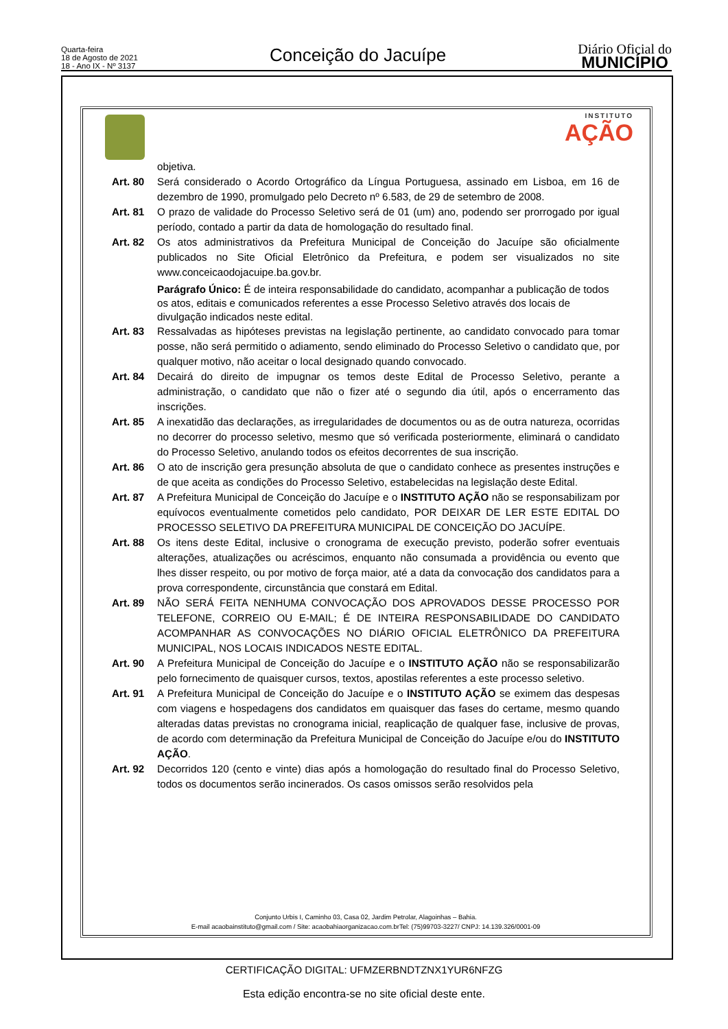Quarta-feira
18 de Agosto de 2021
18 - Ano IX - Nº 3137
Conceição do Jacuípe
Diário Oficial do
MUNICÍPIO
INSTITUTO
AÇÃO
objetiva.
Art. 80 Será considerado o Acordo Ortográfico da Língua Portuguesa, assinado em Lisboa, em 16 de dezembro de 1990, promulgado pelo Decreto nº 6.583, de 29 de setembro de 2008.
Art. 81 O prazo de validade do Processo Seletivo será de 01 (um) ano, podendo ser prorrogado por igual período, contado a partir da data de homologação do resultado final.
Art. 82 Os atos administrativos da Prefeitura Municipal de Conceição do Jacuípe são oficialmente publicados no Site Oficial Eletrônico da Prefeitura, e podem ser visualizados no site www.conceicaodojacuipe.ba.gov.br.
Parágrafo Único: É de inteira responsabilidade do candidato, acompanhar a publicação de todos os atos, editais e comunicados referentes a esse Processo Seletivo através dos locais de divulgação indicados neste edital.
Art. 83 Ressalvadas as hipóteses previstas na legislação pertinente, ao candidato convocado para tomar posse, não será permitido o adiamento, sendo eliminado do Processo Seletivo o candidato que, por qualquer motivo, não aceitar o local designado quando convocado.
Art. 84 Decairá do direito de impugnar os temos deste Edital de Processo Seletivo, perante a administração, o candidato que não o fizer até o segundo dia útil, após o encerramento das inscrições.
Art. 85 A inexatidão das declarações, as irregularidades de documentos ou as de outra natureza, ocorridas no decorrer do processo seletivo, mesmo que só verificada posteriormente, eliminará o candidato do Processo Seletivo, anulando todos os efeitos decorrentes de sua inscrição.
Art. 86 O ato de inscrição gera presunção absoluta de que o candidato conhece as presentes instruções e de que aceita as condições do Processo Seletivo, estabelecidas na legislação deste Edital.
Art. 87 A Prefeitura Municipal de Conceição do Jacuípe e o INSTITUTO AÇÃO não se responsabilizam por equívocos eventualmente cometidos pelo candidato, POR DEIXAR DE LER ESTE EDITAL DO PROCESSO SELETIVO DA PREFEITURA MUNICIPAL DE CONCEIÇÃO DO JACUÍPE.
Art. 88 Os itens deste Edital, inclusive o cronograma de execução previsto, poderão sofrer eventuais alterações, atualizações ou acréscimos, enquanto não consumada a providência ou evento que lhes disser respeito, ou por motivo de força maior, até a data da convocação dos candidatos para a prova correspondente, circunstância que constará em Edital.
Art. 89 NÃO SERÁ FEITA NENHUMA CONVOCAÇÃO DOS APROVADOS DESSE PROCESSO POR TELEFONE, CORREIO OU E-MAIL; É DE INTEIRA RESPONSABILIDADE DO CANDIDATO ACOMPANHAR AS CONVOCAÇÕES NO DIÁRIO OFICIAL ELETRÔNICO DA PREFEITURA MUNICIPAL, NOS LOCAIS INDICADOS NESTE EDITAL.
Art. 90 A Prefeitura Municipal de Conceição do Jacuípe e o INSTITUTO AÇÃO não se responsabilizarão pelo fornecimento de quaisquer cursos, textos, apostilas referentes a este processo seletivo.
Art. 91 A Prefeitura Municipal de Conceição do Jacuípe e o INSTITUTO AÇÃO se eximem das despesas com viagens e hospedagens dos candidatos em quaisquer das fases do certame, mesmo quando alteradas datas previstas no cronograma inicial, reaplicação de qualquer fase, inclusive de provas, de acordo com determinação da Prefeitura Municipal de Conceição do Jacuípe e/ou do INSTITUTO AÇÃO.
Art. 92 Decorridos 120 (cento e vinte) dias após a homologação do resultado final do Processo Seletivo, todos os documentos serão incinerados. Os casos omissos serão resolvidos pela
Conjunto Urbis I, Caminho 03, Casa 02, Jardim Petrolar, Alagoinhas – Bahia.
E-mail acaobainstituto@gmail.com / Site: acaobahiaorganizacao.com.brTel: (75)99703-3227/ CNPJ: 14.139.326/0001-09
CERTIFICAÇÃO DIGITAL: UFMZERBNDTZNX1YUR6NFZG
Esta edição encontra-se no site oficial deste ente.